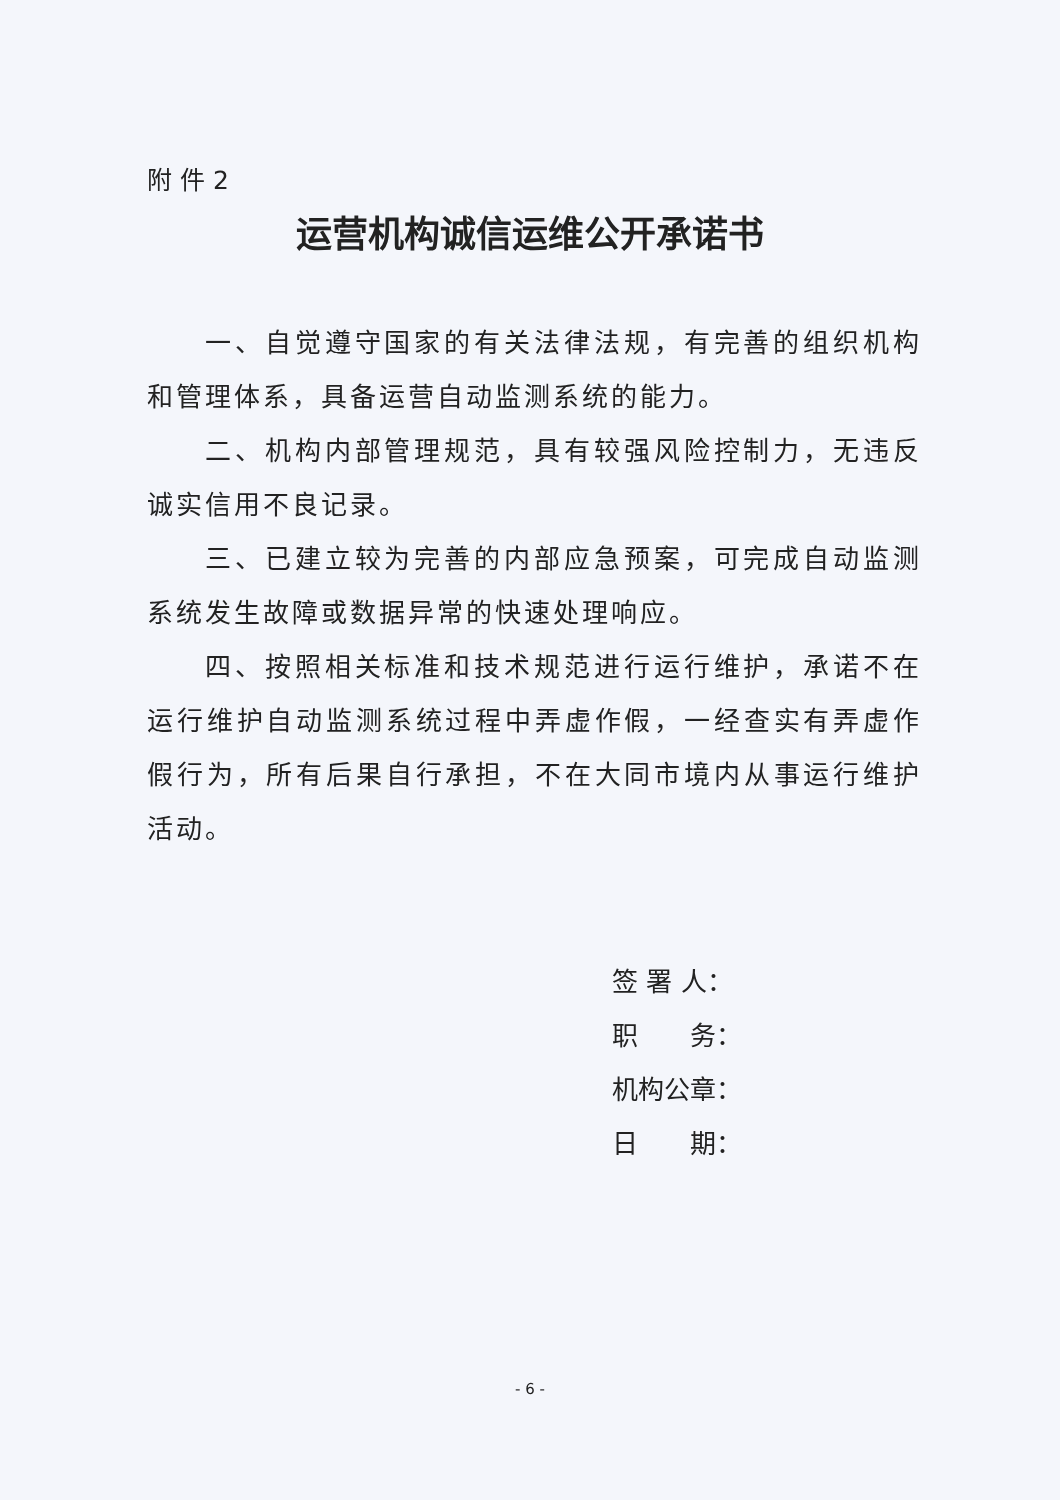附 件 2
运营机构诚信运维公开承诺书
一、自觉遵守国家的有关法律法规，有完善的组织机构和管理体系，具备运营自动监测系统的能力。
二、机构内部管理规范，具有较强风险控制力，无违反诚实信用不良记录。
三、已建立较为完善的内部应急预案，可完成自动监测系统发生故障或数据异常的快速处理响应。
四、按照相关标准和技术规范进行运行维护，承诺不在运行维护自动监测系统过程中弄虚作假，一经查实有弄虚作假行为，所有后果自行承担，不在大同市境内从事运行维护活动。
签 署 人：
职　　务：
机构公章：
日　　期：
- 6 -